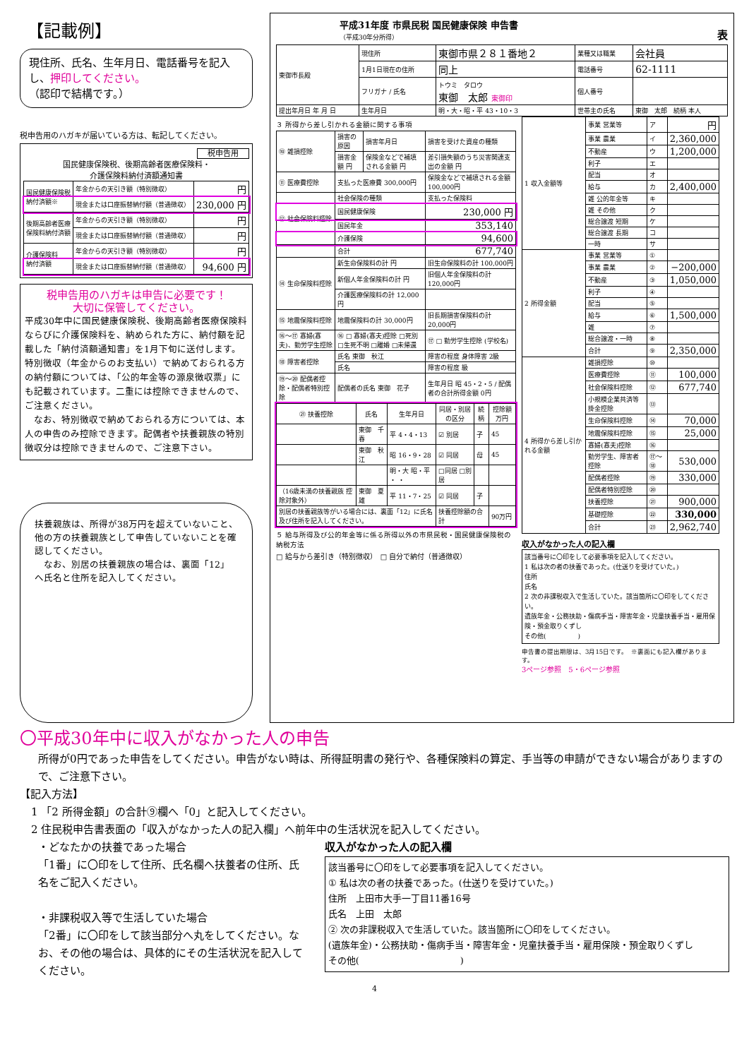【記載例】
現住所、氏名、生年月日、電話番号を記入し、押印してください。
（認印で結構です。）
税申告用のハガキが届いている方は、転記してください。
税申告用
国民健康保険税、後期高齢者医療保険料・
介護保険料納付済額通知書
| 国民健康保険税 納付済額※ | 年金からの天引き額（特別徴収） | 円 |
| | 現金または口座振替納付額（普通徴収） | 230,000 円 |
| 後期高齢者医療 保険料納付済額 | 年金からの天引き額（特別徴収） | 円 |
| | 現金または口座振替納付額（普通徴収） | 円 |
| 介護保険料 納付済額 | 年金からの天引き額（特別徴収） | 円 |
| | 現金または口座振替納付額（普通徴収） | 94,600 円 |
税申告用のハガキは申告に必要です！
大切に保管してください。
平成30年中に国民健康保険税、後期高齢者医療保険料ならびに介護保険料を、納められた方に、納付額を記載した「納付済額通知書」を1月下旬に送付します。
特別徴収（年金からのお支払い）で納めておられる方の納付額については、「公的年金等の源泉徴収票」にも記載されています。二重には控除できませんので、ご注意ください。
　なお、特別徴収で納めておられる方については、本人の申告のみ控除できます。配偶者や扶養親族の特別徴収分は控除できませんので、ご注意下さい。
扶養親族は、所得が38万円を超えていないこと、他の方の扶養親族として申告していないことを確認してください。
　なお、別居の扶養親族の場合は、裏面「12」へ氏名と住所を記入してください。
平成31年度 市県民税 国民健康保険 申告書
（平成30年分所得）
表
| 東御市長殿 | 現住所 | 東御市県２８１番地２ | 業種又は職業 | 会社員 |
| | 1月1日現在の住所 | 同上 | 電話番号 | 62-1111 |
| | フリガナ / 氏名 | トウミ タロウ 東御 太郎 東御印 | 個人番号 | |
| 提出年月日 年 月 日 | 生年月日 | 明・大・昭・平 43・10・3 | 世帯主の氏名 | 東御 太郎 続柄 本人 |
３ 所得から差し引かれる金額に関する事項
| ⑩ 雑損控除 | 損害の原因 | 損害年月日 | 損害を受けた資産の種類 |
| | 損害金額 円 | 保険金などで補填される金額 円 | 差引損失額のうち災害関連支出の金額 円 |
| ⑪ 医療費控除 | 支払った医療費 300,000円 | | 保険金などで補填される金額 100,000円 |
| ⑫ 社会保険料控除 | 社会保険の種類 | | 支払った保険料 |
| | 国民健康保険 | | 230,000 円 |
| | 国民年金 | | 353,140 |
| | 介護保険 | | 94,600 |
| | 合計 | | 677,740 |
| ⑭ 生命保険料控除 | 新生命保険料の計 円 | | 旧生命保険料の計 100,000円 |
| | 新個人年金保険料の計 円 | | 旧個人年金保険料の計 120,000円 |
| | 介護医療保険料の計 12,000円 | | |
| ⑮ 地震保険料控除 | 地震保険料の計 30,000円 | | 旧長期損害保険料の計 20,000円 |
| ⑯～⑰ 寡婦(寡夫)、勤労学生控除 | ⑯ □ 寡婦(寡夫)控除 □死別 □生死不明 □離婚 □未帰還 | | ⑰ □ 勤労学生控除 (学校名) |
| ⑱ 障害者控除 | 氏名 東御 秋江 | | 障害の程度 身体障害 2級 |
| | 氏名 | | 障害の程度 級 |
| ⑲～⑳ 配偶者控除・配偶者特別控除 | 配偶者の氏名 東御 花子 | | 生年月日 昭 45・2・5 / 配偶者の合計所得金額 0円 |
| ㉑ 扶養控除 | 氏名 | 生年月日 | 同居・別居の区分 | 続柄 | 控除額 万円 |
| --- | --- | --- | --- | --- | --- |
| | 東御 千春 | 平 4・4・13 | ☑ 別居 | 子 | 45 |
| | 東御 秋江 | 昭 16・9・28 | ☑ 同居 | 母 | 45 |
| | | 明・大 昭・平 ・ ・ | □同居 □別居 | | |
| （16歳未満の扶養親族 控除対象外） | 東御 夏雄 | 平 11・7・25 | ☑ 同居 | 子 | |
| 別居の扶養親族等がいる場合には、裏面「12」に氏名及び住所を記入してください。 | | | 扶養控除額の合計 | | 90万円 |
５ 給与所得及び公的年金等に係る所得以外の市県民税・国民健康保険税の納税方法
□ 給与から差引き（特別徴収）　□ 自分で納付（普通徴収）
| 1 収入金額等 | 事業 営業等 | ア | 円 |
| | 事業 農業 | イ | 2,360,000 |
| | 不動産 | ウ | 1,200,000 |
| | 利子 | エ | |
| | 配当 | オ | |
| | 給与 | カ | 2,400,000 |
| | 雑 公的年金等 | キ | |
| | 雑 その他 | ク | |
| | 総合譲渡 短期 | ケ | |
| | 総合譲渡 長期 | コ | |
| | 一時 | サ | |
| 2 所得金額 | 事業 営業等 | ① | |
| | 事業 農業 | ② | −200,000 |
| | 不動産 | ③ | 1,050,000 |
| | 利子 | ④ | |
| | 配当 | ⑤ | |
| | 給与 | ⑥ | 1,500,000 |
| | 雑 | ⑦ | |
| | 総合譲渡・一時 | ⑧ | |
| | 合計 | ⑨ | 2,350,000 |
| 4 所得から差し引かれる金額 | 雑損控除 | ⑩ | |
| | 医療費控除 | ⑪ | 100,000 |
| | 社会保険料控除 | ⑫ | 677,740 |
| | 小規模企業共済等掛金控除 | ⑬ | |
| | 生命保険料控除 | ⑭ | 70,000 |
| | 地震保険料控除 | ⑮ | 25,000 |
| | 寡婦(寡夫)控除 | ⑯ | |
| | 勤労学生、障害者控除 | ⑰～⑱ | 530,000 |
| | 配偶者控除 | ⑲ | 330,000 |
| | 配偶者特別控除 | ⑳ | |
| | 扶養控除 | ㉑ | 900,000 |
| | 基礎控除 | ㉒ | 330,000 |
| | 合計 | ㉓ | 2,962,740 |
収入がなかった人の記入欄
該当番号に〇印をして必要事項を記入してください。
1 私は次の者の扶養であった。(仕送りを受けていた。)
住所
氏名
2 次の非課税収入で生活していた。該当箇所に〇印をしてください。
遺族年金・公務扶助・傷病手当・障害年金・児童扶養手当・雇用保険・預金取りくずし
その他(　　　　　)
申告書の提出期限は、3月15日です。　※裏面にも記入欄があります。
3ページ参照　5・6ページ参照
〇平成30年中に収入がなかった人の申告
所得が0円であった申告をしてください。申告がない時は、所得証明書の発行や、各種保険料の算定、手当等の申請ができない場合がありますので、ご注意下さい。
【記入方法】
1 「2 所得金額」の合計⑨欄へ「0」と記入してください。
2 住民税申告書表面の「収入がなかった人の記入欄」へ前年中の生活状況を記入してください。
・どなたかの扶養であった場合
「1番」に〇印をして住所、氏名欄へ扶養者の住所、氏名をご記入ください。
・非課税収入等で生活していた場合
「2番」に〇印をして該当部分へ丸をしてください。なお、その他の場合は、具体的にその生活状況を記入してください。
収入がなかった人の記入欄
該当番号に〇印をして必要事項を記入してください。
① 私は次の者の扶養であった。(仕送りを受けていた。)
住所　上田市大手一丁目11番16号
氏名　上田　太郎
② 次の非課税収入で生活していた。該当箇所に〇印をしてください。
(遺族年金)・公務扶助・傷病手当・障害年金・児童扶養手当・雇用保険・預金取りくずし
その他(　　　　　　　　　　　)
4